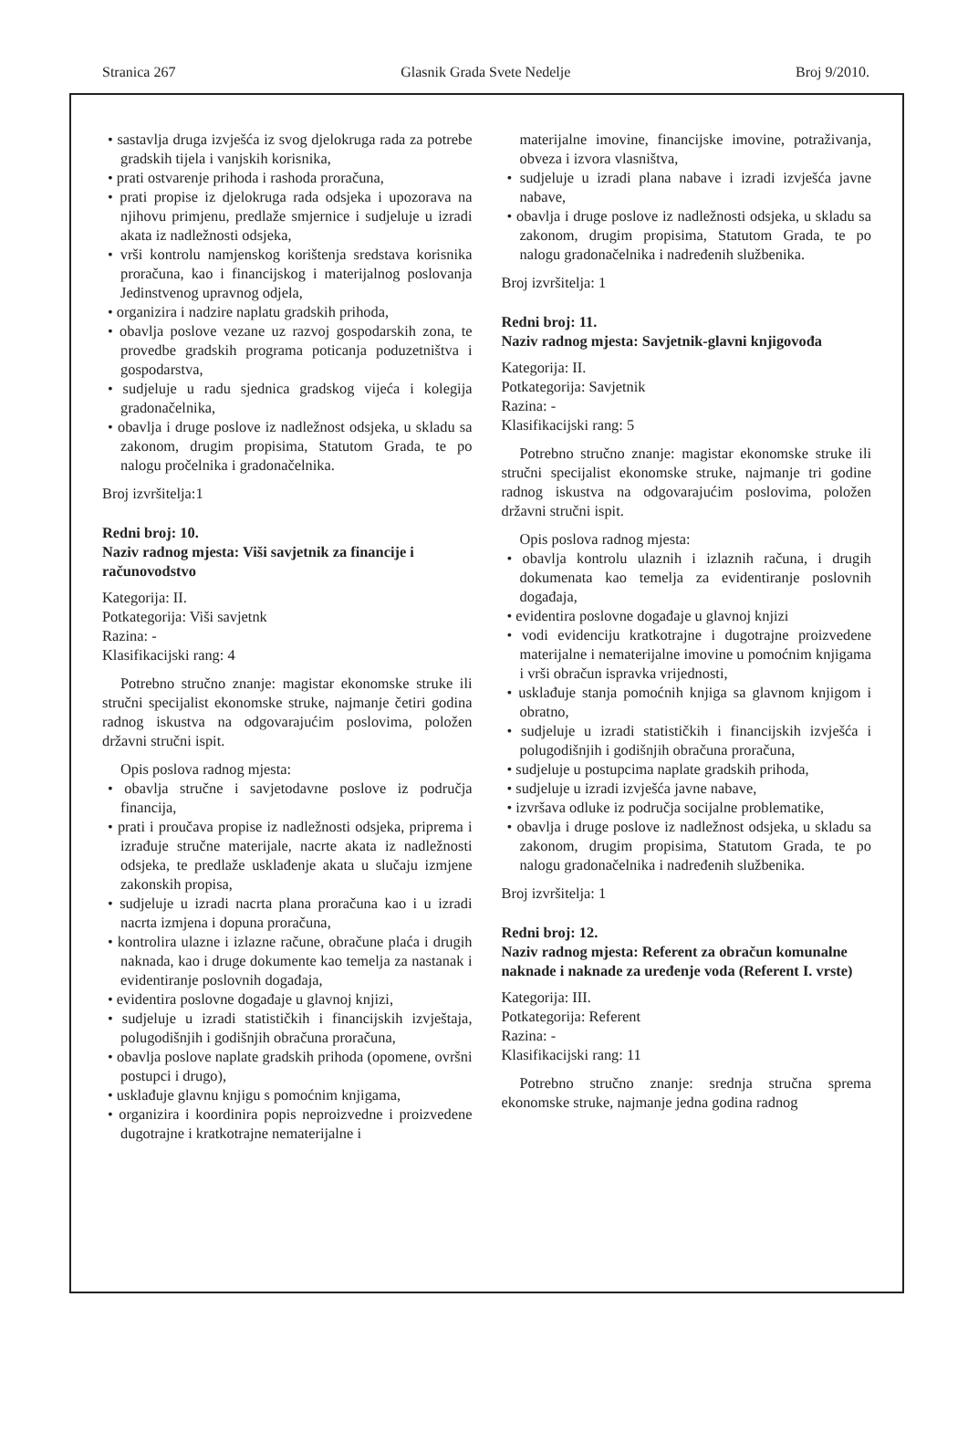Stranica 267 Glasnik Grada Svete Nedelje Broj 9/2010.
• sastavlja druga izvješća iz svog djelokruga rada za potrebe gradskih tijela i vanjskih korisnika,
• prati ostvarenje prihoda i rashoda proračuna,
• prati propise iz djelokruga rada odsjeka i upozorava na njihovu primjenu, predlaže smjernice i sudjeluje u izradi akata iz nadležnosti odsjeka,
• vrši kontrolu namjenskog korištenja sredstava korisnika proračuna, kao i financijskog i materijalnog poslovanja Jedinstvenog upravnog odjela,
• organizira i nadzire naplatu gradskih prihoda,
• obavlja poslove vezane uz razvoj gospodarskih zona, te provedbe gradskih programa poticanja poduzetništva i gospodarstva,
• sudjeluje u radu sjednica gradskog vijeća i kolegija gradonačelnika,
• obavlja i druge poslove iz nadležnost odsjeka, u skladu sa zakonom, drugim propisima, Statutom Grada, te po nalogu pročelnika i gradonačelnika.
Broj izvršitelja:1
Redni broj: 10.
Naziv radnog mjesta: Viši savjetnik za financije i računovodstvo
Kategorija: II.
Potkategorija: Viši savjetnk
Razina: -
Klasifikacijski rang: 4
Potrebno stručno znanje: magistar ekonomske struke ili stručni specijalist ekonomske struke, najmanje četiri godina radnog iskustva na odgovarajućim poslovima, položen državni stručni ispit.
Opis poslova radnog mjesta:
• obavlja stručne i savjetodavne poslove iz područja financija,
• prati i proučava propise iz nadležnosti odsjeka, priprema i izrađuje stručne materijale, nacrte akata iz nadležnosti odsjeka, te predlaže usklađenje akata u slučaju izmjene zakonskih propisa,
• sudjeluje u izradi nacrta plana proračuna kao i u izradi nacrta izmjena i dopuna proračuna,
• kontrolira ulazne i izlazne račune, obračune plaća i drugih naknada, kao i druge dokumente kao temelja za nastanak i evidentiranje poslovnih događaja,
• evidentira poslovne događaje u glavnoj knjizi,
• sudjeluje u izradi statističkih i financijskih izvještaja, polugodišnjih i godišnjih obračuna proračuna,
• obavlja poslove naplate gradskih prihoda (opomene, ovršni postupci i drugo),
• usklađuje glavnu knjigu s pomoćnim knjigama,
• organizira i koordinira popis neproizvedne i proizvedene dugotrajne i kratkotrajne nematerijalne i
materijalne imovine, financijske imovine, potraživanja, obveza i izvora vlasništva,
• sudjeluje u izradi plana nabave i izradi izvješća javne nabave,
• obavlja i druge poslove iz nadležnosti odsjeka, u skladu sa zakonom, drugim propisima, Statutom Grada, te po nalogu gradonačelnika i nadređenih službenika.
Broj izvršitelja: 1
Redni broj: 11.
Naziv radnog mjesta: Savjetnik-glavni knjigovođa
Kategorija: II.
Potkategorija: Savjetnik
Razina: -
Klasifikacijski rang: 5
Potrebno stručno znanje: magistar ekonomske struke ili stručni specijalist ekonomske struke, najmanje tri godine radnog iskustva na odgovarajućim poslovima, položen državni stručni ispit.
Opis poslova radnog mjesta:
• obavlja kontrolu ulaznih i izlaznih računa, i drugih dokumenata kao temelja za evidentiranje poslovnih događaja,
• evidentira poslovne događaje u glavnoj knjizi
• vodi evidenciju kratkotrajne i dugotrajne proizvedene materijalne i nematerijalne imovine u pomoćnim knjigama i vrši obračun ispravka vrijednosti,
• usklađuje stanja pomoćnih knjiga sa glavnom knjigom i obratno,
• sudjeluje u izradi statističkih i financijskih izvješća i polugodišnjih i godišnjih obračuna proračuna,
• sudjeluje u postupcima naplate gradskih prihoda,
• sudjeluje u izradi izvješća javne nabave,
• izvršava odluke iz područja socijalne problematike,
• obavlja i druge poslove iz nadležnost odsjeka, u skladu sa zakonom, drugim propisima, Statutom Grada, te po nalogu gradonačelnika i nadređenih službenika.
Broj izvršitelja: 1
Redni broj: 12.
Naziv radnog mjesta: Referent za obračun komunalne naknade i naknade za uređenje voda (Referent I. vrste)
Kategorija: III.
Potkategorija: Referent
Razina: -
Klasifikacijski rang: 11
Potrebno stručno znanje: srednja stručna sprema ekonomske struke, najmanje jedna godina radnog